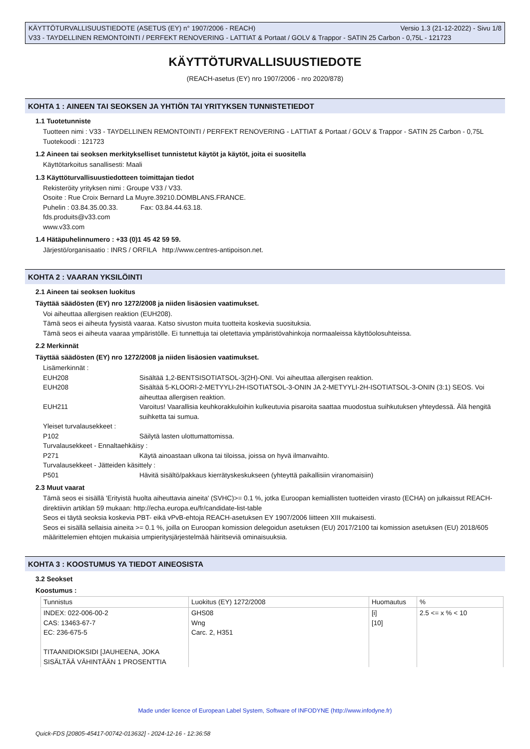KÄYTTÖTURVALLISUUSTIEDOTE (ASETUS (EY) n° 1907/2006 - REACH) Versio 1.3 (21-12-2022) - Sivu 1/8
V33 - TAYDELLINEN REMONTOINTI / PERFEKT RENOVERING - LATTIAT & Portaat / GOLV & Trappor - SATIN 25 Carbon - 0,75L - 121723
KÄYTTÖTURVALLISUUSTIEDOTE
(REACH-asetus (EY) nro 1907/2006 - nro 2020/878)
KOHTA 1 : AINEEN TAI SEOKSEN JA YHTIÖN TAI YRITYKSEN TUNNISTETIEDOT
1.1 Tuotetunniste
Tuotteen nimi : V33 - TAYDELLINEN REMONTOINTI / PERFEKT RENOVERING - LATTIAT & Portaat / GOLV & Trappor - SATIN 25 Carbon - 0,75L
Tuotekoodi : 121723
1.2 Aineen tai seoksen merkitykselliset tunnistetut käytöt ja käytöt, joita ei suositella
Käyttötarkoitus sanallisesti: Maali
1.3 Käyttöturvallisuustiedotteen toimittajan tiedot
Rekisteröity yrityksen nimi : Groupe V33 / V33.
Osoite : Rue Croix Bernard La Muyre.39210.DOMBLANS.FRANCE.
Puhelin : 03.84.35.00.33. Fax: 03.84.44.63.18.
fds.produits@v33.com
www.v33.com
1.4 Hätäpuhelinnumero : +33 (0)1 45 42 59 59.
Järjestö/organisaatio : INRS / ORFILA http://www.centres-antipoison.net.
KOHTA 2 : VAARAN YKSILÖINTI
2.1 Aineen tai seoksen luokitus
Täyttää säädösten (EY) nro 1272/2008 ja niiden lisäosien vaatimukset.
Voi aiheuttaa allergisen reaktion (EUH208).
Tämä seos ei aiheuta fyysistä vaaraa. Katso sivuston muita tuotteita koskevia suosituksia.
Tämä seos ei aiheuta vaaraa ympäristölle. Ei tunnettuja tai oletettavia ympäristövahinkoja normaaleissa käyttöolosuhteissa.
2.2 Merkinnät
Täyttää säädösten (EY) nro 1272/2008 ja niiden lisäosien vaatimukset.
Lisämerkinnät :
EUH208 Sisältää 1,2-BENTSISOTIATSOL-3(2H)-ONI. Voi aiheuttaa allergisen reaktion. EUH208 Sisältää 5-KLOORI-2-METYYLI-2H-ISOTIATSOL-3-ONIN JA 2-METYYLI-2H-ISOTIATSOL-3-ONIN (3:1) SEOS. Voi aiheuttaa allergisen reaktion. EUH211 Varoitus! Vaarallisia keuhkorakkuloihin kulkeutuvia pisaroita saattaa muodostua suihkutuksen yhteydessä. Älä hengitä suihketta tai sumua.
Yleiset turvalausekkeet :
P102 Säilytä lasten ulottumattomissa.
Turvalausekkeet - Ennaltaehkäisy :
P271 Käytä ainoastaan ulkona tai tiloissa, joissa on hyvä ilmanvaihto.
Turvalausekkeet - Jätteiden käsittely :
P501 Hävitä sisältö/pakkaus kierrätyskeskukseen (yhteyttä paikallisiin viranomaisiin)
2.3 Muut vaarat
Tämä seos ei sisällä 'Erityistä huolta aiheuttavia aineita' (SVHC)>= 0.1 %, jotka Euroopan kemiallisten tuotteiden virasto (ECHA) on julkaissut REACH-direktiivin artiklan 59 mukaan: http://echa.europa.eu/fr/candidate-list-table
Seos ei täytä seoksia koskevia PBT- eikä vPvB-ehtoja REACH-asetuksen EY 1907/2006 liitteen XIII mukaisesti.
Seos ei sisällä sellaisia aineita >= 0.1 %, joilla on Euroopan komission delegoidun asetuksen (EU) 2017/2100 tai komission asetuksen (EU) 2018/605 määrittelemien ehtojen mukaisia umpieritysjärjestelmää häiritseviä ominaisuuksia.
KOHTA 3 : KOOSTUMUS YA TIEDOT AINEOSISTA
3.2 Seokset
Koostumus :
| Tunnistus | Luokitus (EY) 1272/2008 | Huomautus | % |
| INDEX: 022-006-00-2 CAS: 13463-67-7 EC: 236-675-5 TITAANIDIOKSIDI [JAUHEENA, JOKA SISÄLTÄÄ VÄHINTÄÄN 1 PROSENTTIA | GHS08 Wng Carc. 2, H351 | [i] [10] | 2.5 <= x % < 10 |
Made under licence of European Label System, Software of INFODYNE (http://www.infodyne.fr)
Quick-FDS [20805-45417-00742-013632] - 2024-12-16 - 12:36:58